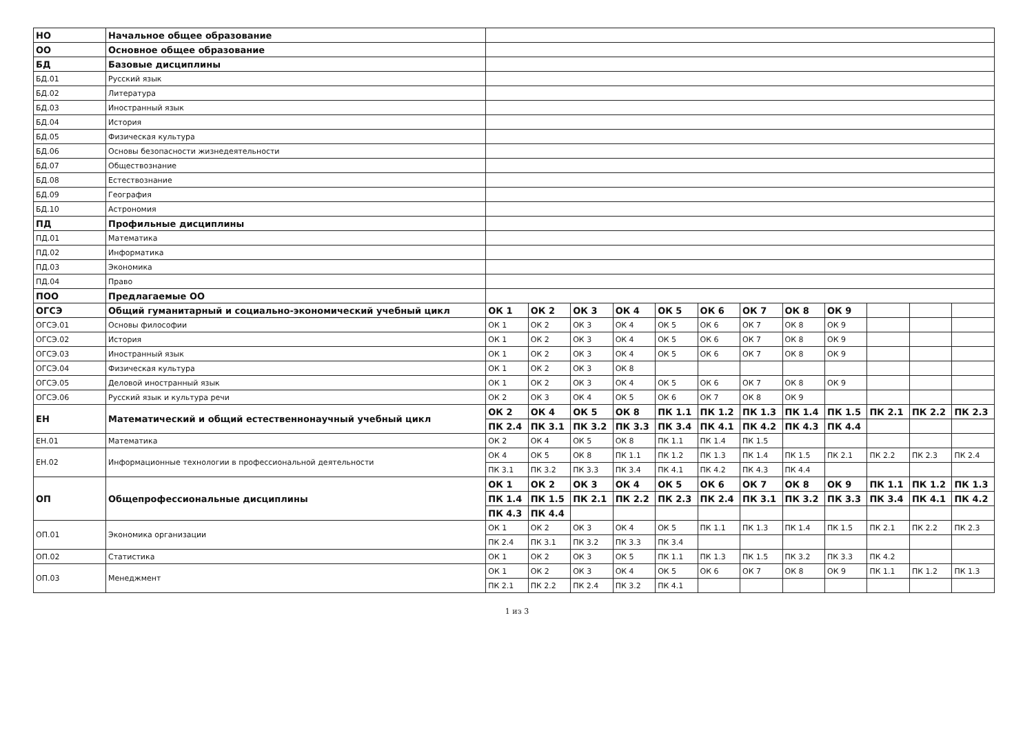| НО | Начальное общее образование | | | | | | | | | | | | |
| ОО | Основное общее образование | | | | | | | | | | | | |
| БД | Базовые дисциплины | | | | | | | | | | | | |
| БД.01 | Русский язык | | | | | | | | | | | | |
| БД.02 | Литература | | | | | | | | | | | | |
| БД.03 | Иностранный язык | | | | | | | | | | | | |
| БД.04 | История | | | | | | | | | | | | |
| БД.05 | Физическая культура | | | | | | | | | | | | |
| БД.06 | Основы безопасности жизнедеятельности | | | | | | | | | | | | |
| БД.07 | Обществознание | | | | | | | | | | | | |
| БД.08 | Естествознание | | | | | | | | | | | | |
| БД.09 | География | | | | | | | | | | | | |
| БД.10 | Астрономия | | | | | | | | | | | | |
| ПД | Профильные дисциплины | | | | | | | | | | | | |
| ПД.01 | Математика | | | | | | | | | | | | |
| ПД.02 | Информатика | | | | | | | | | | | | |
| ПД.03 | Экономика | | | | | | | | | | | | |
| ПД.04 | Право | | | | | | | | | | | | |
| ПОО | Предлагаемые ОО | | | | | | | | | | | | |
| ОГСЭ | Общий гуманитарный и социально-экономический учебный цикл | ОК 1 | ОК 2 | ОК 3 | ОК 4 | ОК 5 | ОК 6 | ОК 7 | ОК 8 | ОК 9 | | | |
| ОГСЭ.01 | Основы философии | ОК 1 | ОК 2 | ОК 3 | ОК 4 | ОК 5 | ОК 6 | ОК 7 | ОК 8 | ОК 9 | | | |
| ОГСЭ.02 | История | ОК 1 | ОК 2 | ОК 3 | ОК 4 | ОК 5 | ОК 6 | ОК 7 | ОК 8 | ОК 9 | | | |
| ОГСЭ.03 | Иностранный язык | ОК 1 | ОК 2 | ОК 3 | ОК 4 | ОК 5 | ОК 6 | ОК 7 | ОК 8 | ОК 9 | | | |
| ОГСЭ.04 | Физическая культура | ОК 1 | ОК 2 | ОК 3 | ОК 8 | | | | | | | | |
| ОГСЭ.05 | Деловой иностранный язык | ОК 1 | ОК 2 | ОК 3 | ОК 4 | ОК 5 | ОК 6 | ОК 7 | ОК 8 | ОК 9 | | | |
| ОГСЭ.06 | Русский язык и культура речи | ОК 2 | ОК 3 | ОК 4 | ОК 5 | ОК 6 | ОК 7 | ОК 8 | ОК 9 | | | | |
| ЕН | Математический и общий естественнонаучный учебный цикл | ОК 2 | ОК 4 | ОК 5 | ОК 8 | ПК 1.1 | ПК 1.2 | ПК 1.3 | ПК 1.4 | ПК 1.5 | ПК 2.1 | ПК 2.2 | ПК 2.3 |
| | | ПК 2.4 | ПК 3.1 | ПК 3.2 | ПК 3.3 | ПК 3.4 | ПК 4.1 | ПК 4.2 | ПК 4.3 | ПК 4.4 | | | |
| ЕН.01 | Математика | ОК 2 | ОК 4 | ОК 5 | ОК 8 | ПК 1.1 | ПК 1.4 | ПК 1.5 | | | | | |
| ЕН.02 | Информационные технологии в профессиональной деятельности | ОК 4 | ОК 5 | ОК 8 | ПК 1.1 | ПК 1.2 | ПК 1.3 | ПК 1.4 | ПК 1.5 | ПК 2.1 | ПК 2.2 | ПК 2.3 | ПК 2.4 |
| | | ПК 3.1 | ПК 3.2 | ПК 3.3 | ПК 3.4 | ПК 4.1 | ПК 4.2 | ПК 4.3 | ПК 4.4 | | | | |
| ОП | Общепрофессиональные дисциплины | ОК 1 | ОК 2 | ОК 3 | ОК 4 | ОК 5 | ОК 6 | ОК 7 | ОК 8 | ОК 9 | ПК 1.1 | ПК 1.2 | ПК 1.3 |
| | | ПК 1.4 | ПК 1.5 | ПК 2.1 | ПК 2.2 | ПК 2.3 | ПК 2.4 | ПК 3.1 | ПК 3.2 | ПК 3.3 | ПК 3.4 | ПК 4.1 | ПК 4.2 |
| | | ПК 4.3 | ПК 4.4 | | | | | | | | | | |
| ОП.01 | Экономика организации | ОК 1 | ОК 2 | ОК 3 | ОК 4 | ОК 5 | ПК 1.1 | ПК 1.3 | ПК 1.4 | ПК 1.5 | ПК 2.1 | ПК 2.2 | ПК 2.3 |
| | | ПК 2.4 | ПК 3.1 | ПК 3.2 | ПК 3.3 | ПК 3.4 | | | | | | | |
| ОП.02 | Статистика | ОК 1 | ОК 2 | ОК 3 | ОК 5 | ПК 1.1 | ПК 1.3 | ПК 1.5 | ПК 3.2 | ПК 3.3 | ПК 4.2 | | |
| ОП.03 | Менеджмент | ОК 1 | ОК 2 | ОК 3 | ОК 4 | ОК 5 | ОК 6 | ОК 7 | ОК 8 | ОК 9 | ПК 1.1 | ПК 1.2 | ПК 1.3 |
| | | ПК 2.1 | ПК 2.2 | ПК 2.4 | ПК 3.2 | ПК 4.1 | | | | | | | |
1 из 3